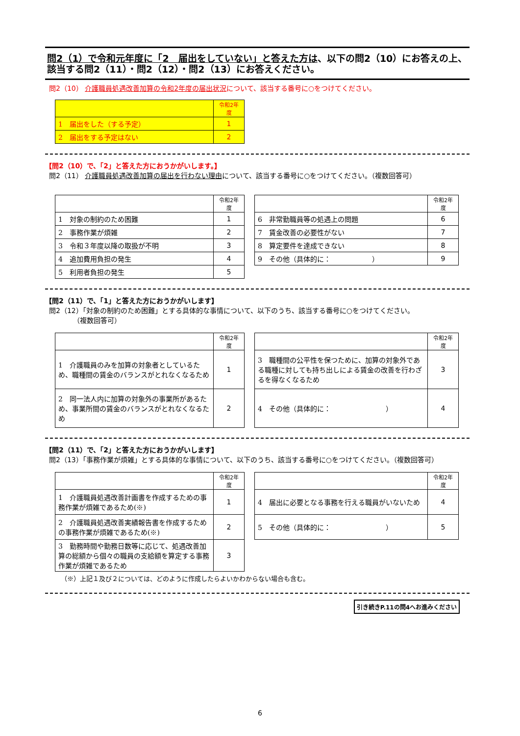問2（1）で令和元年度に「2　届出をしていない」と答えた方は、以下の問2（10）にお答えの上、該当する問2（11）・問2（12）・問2（13）にお答えください。
問2（10） 介護職員処遇改善加算の令和2年度の届出状況について、該当する番号に○をつけてください。
| | 令和2年度 |
| 1 届出をした（する予定） | 1 |
| 2 届出をする予定はない | 2 |
【問2（10）で、「2」と答えた方におうかがいします。】
問2（11） 介護職員処遇改善加算の届出を行わない理由について、該当する番号に○をつけてください。（複数回答可）
| | 令和2年度 |
| 1 対象の制約のため困難 | 1 |
| 2 事務作業が煩雑 | 2 |
| 3 令和３年度以降の取扱が不明 | 3 |
| 4 追加費用負担の発生 | 4 |
| 5 利用者負担の発生 | 5 |
| | 令和2年度 |
| 6 非常勤職員等の処遇上の問題 | 6 |
| 7 賃金改善の必要性がない | 7 |
| 8 算定要件を達成できない | 8 |
| 9 その他（具体的に： ） | 9 |
【問2（11）で、「1」と答えた方におうかがいします】
問2（12）「対象の制約のため困難」とする具体的な事情について、以下のうち、該当する番号に○をつけてください。
　　　　（複数回答可）
| | 令和2年度 |
| 1 介護職員のみを加算の対象者としているため、職種間の賃金のバランスがとれなくなるため | 1 |
| 2 同一法人内に加算の対象外の事業所があるため、事業所間の賃金のバランスがとれなくなるため | 2 |
| | 令和2年度 |
| 3 職種間の公平性を保つために、加算の対象外である職種に対しても持ち出しによる賃金の改善を行わざるを得なくなるため | 3 |
| 4 その他（具体的に： ） | 4 |
【問2（11）で、「2」と答えた方におうかがいします】
問2（13）「事務作業が煩雑」とする具体的な事情について、以下のうち、該当する番号に○をつけてください。（複数回答可）
| | 令和2年度 |
| 1 介護職員処遇改善計画書を作成するための事務作業が煩雑であるため(※) | 1 |
| 2 介護職員処遇改善実績報告書を作成するための事務作業が煩雑であるため(※) | 2 |
| 3 勤務時間や勤務日数等に応じて、処遇改善加算の総額から個々の職員の支給額を算定する事務作業が煩雑であるため | 3 |
| | 令和2年度 |
| 4 届出に必要となる事務を行える職員がいないため | 4 |
| 5 その他（具体的に： ） | 5 |
（※）上記１及び２については、どのように作成したらよいかわからない場合も含む。
引き続きP.11の問4へお進みください
6